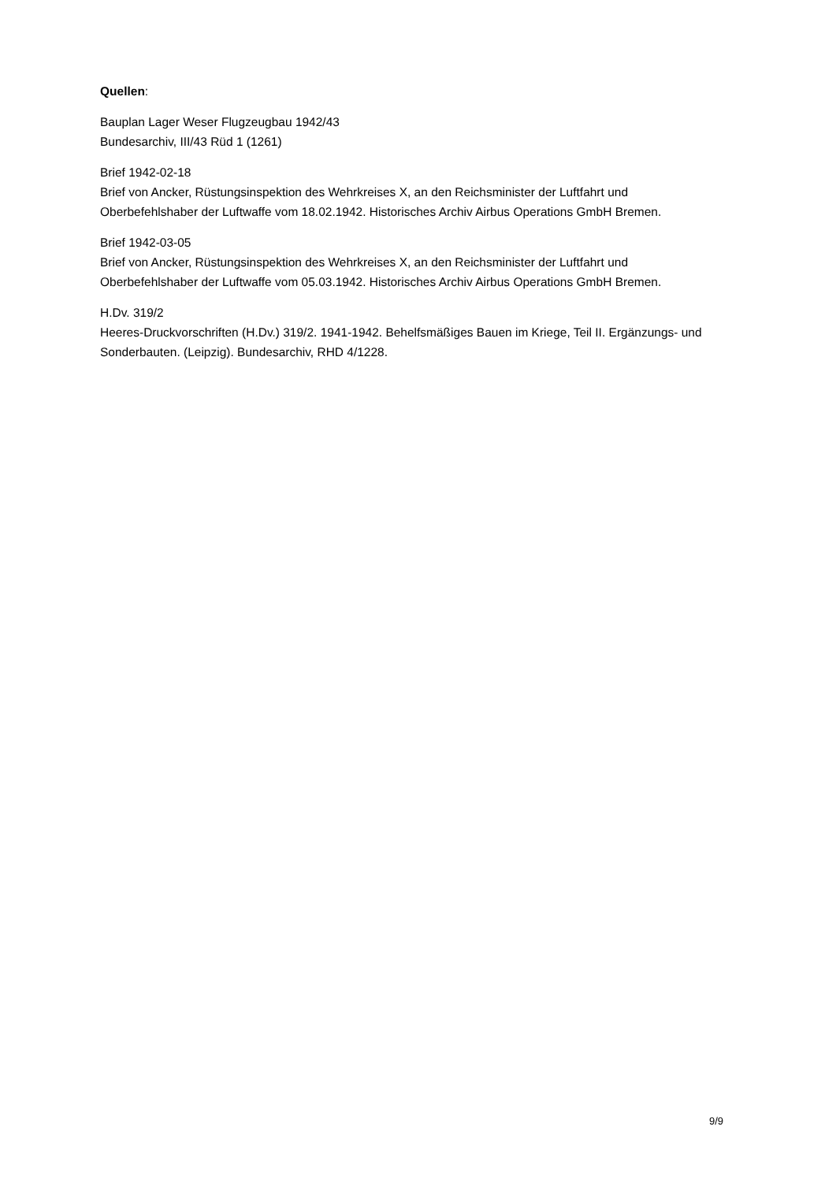Quellen:
Bauplan Lager Weser Flugzeugbau 1942/43
Bundesarchiv, III/43 Rüd 1 (1261)
Brief 1942-02-18
Brief von Ancker, Rüstungsinspektion des Wehrkreises X, an den Reichsminister der Luftfahrt und Oberbefehlshaber der Luftwaffe vom 18.02.1942. Historisches Archiv Airbus Operations GmbH Bremen.
Brief 1942-03-05
Brief von Ancker, Rüstungsinspektion des Wehrkreises X, an den Reichsminister der Luftfahrt und Oberbefehlshaber der Luftwaffe vom 05.03.1942. Historisches Archiv Airbus Operations GmbH Bremen.
H.Dv. 319/2
Heeres-Druckvorschriften (H.Dv.) 319/2. 1941-1942. Behelfsmäßiges Bauen im Kriege, Teil II. Ergänzungs- und Sonderbauten. (Leipzig). Bundesarchiv, RHD 4/1228.
9/9